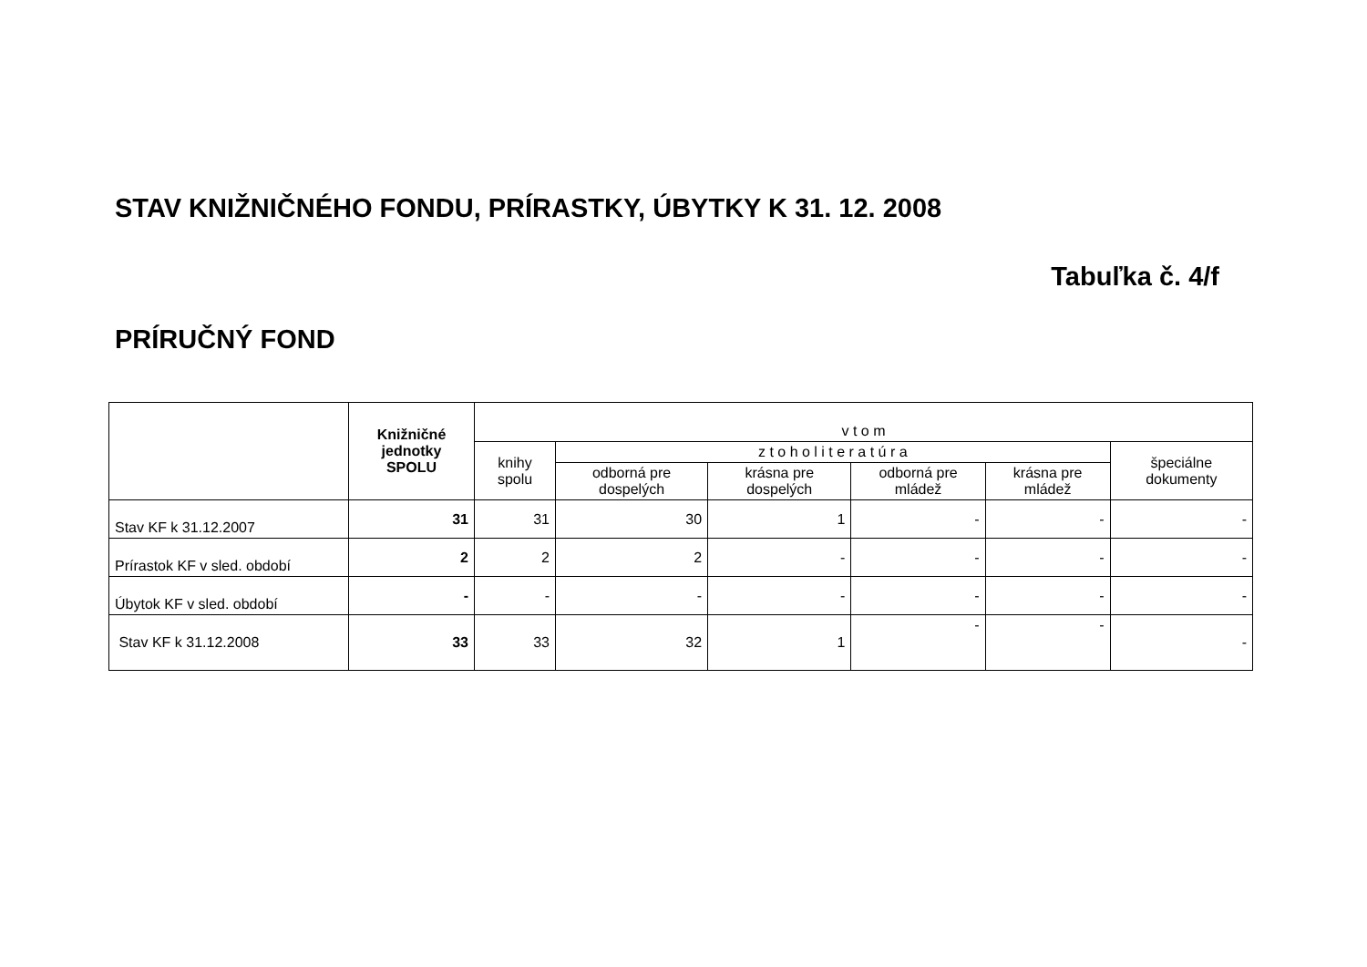STAV KNIŽNIČNÉHO FONDU, PRÍRASTKY, ÚBYTKY K 31. 12. 2008
Tabuľka č. 4/f
PRÍRUČNÝ FOND
| | Knižničné jednotky SPOLU | v t o m | | | | | |
| --- | --- | --- | --- | --- | --- | --- | --- |
| | | knihy spolu | z t o h o l i t e r a t ú r a | | | | špeciálne dokumenty |
| | | | odborná pre dospelých | krásna pre dospelých | odborná pre mládež | krásna pre mládež | |
| Stav KF k 31.12.2007 | 31 | 31 | 30 | 1 | - | - | - |
| Prírastok KF v sled. období | 2 | 2 | 2 | - | - | - | - |
| Úbytok KF v sled. období | - | - | - | - | - | - | - |
| Stav KF k 31.12.2008 | 33 | 33 | 32 | 1 | - | - | - |